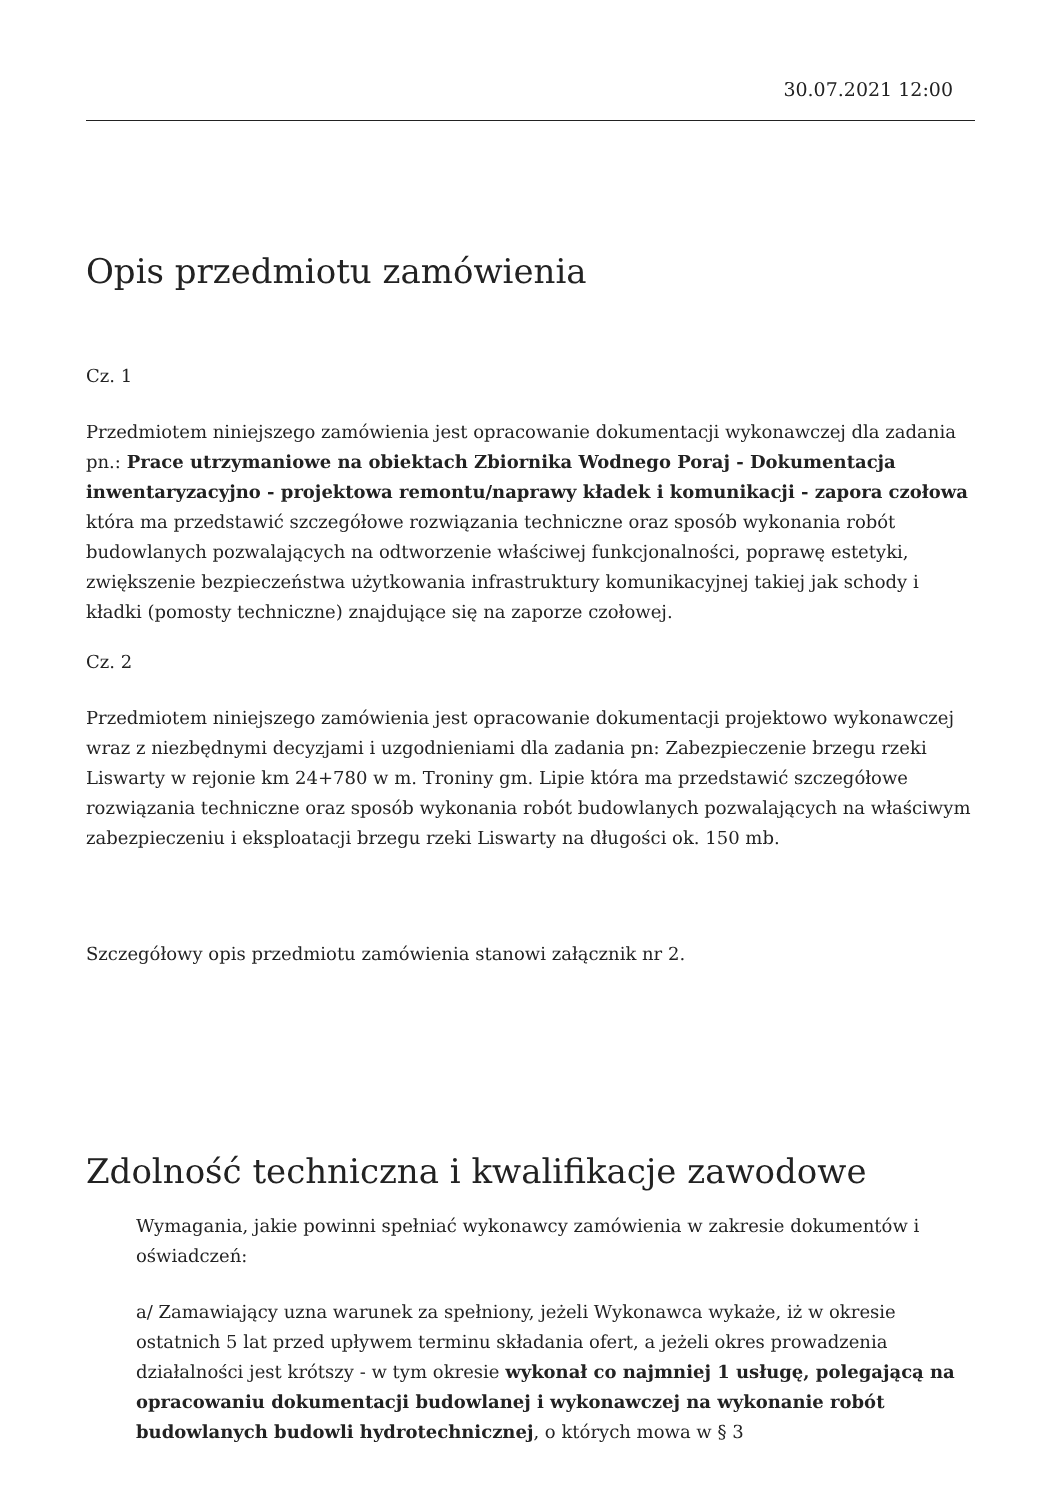30.07.2021 12:00
Opis przedmiotu zamówienia
Cz. 1
Przedmiotem niniejszego zamówienia jest opracowanie dokumentacji wykonawczej dla zadania pn.: Prace utrzymaniowe na obiektach Zbiornika Wodnego Poraj - Dokumentacja inwentaryzacyjno - projektowa remontu/naprawy kładek i komunikacji - zapora czołowa która ma przedstawić szczegółowe rozwiązania techniczne oraz sposób wykonania robót budowlanych pozwalających na odtworzenie właściwej funkcjonalności, poprawę estetyki, zwiększenie bezpieczeństwa użytkowania infrastruktury komunikacyjnej takiej jak schody i kładki (pomosty techniczne) znajdujące się na zaporze czołowej.
Cz. 2
Przedmiotem niniejszego zamówienia jest opracowanie dokumentacji projektowo wykonawczej wraz z niezbędnymi decyzjami i uzgodnieniami dla zadania pn: Zabezpieczenie brzegu rzeki Liswarty w rejonie km 24+780 w m. Troniny gm. Lipie która ma przedstawić szczegółowe rozwiązania techniczne oraz sposób wykonania robót budowlanych pozwalających na właściwym zabezpieczeniu i eksploatacji brzegu rzeki Liswarty na długości ok. 150 mb.
Szczegółowy opis przedmiotu zamówienia stanowi załącznik nr 2.
Zdolność techniczna i kwalifikacje zawodowe
Wymagania, jakie powinni spełniać wykonawcy zamówienia w zakresie dokumentów i oświadczeń:
a/ Zamawiający uzna warunek za spełniony, jeżeli Wykonawca wykaże, iż w okresie ostatnich 5 lat przed upływem terminu składania ofert, a jeżeli okres prowadzenia działalności jest krótszy - w tym okresie wykonał co najmniej 1 usługę, polegającą na opracowaniu dokumentacji budowlanej i wykonawczej na wykonanie robót budowlanych budowli hydrotechnicznej, o których mowa w § 3